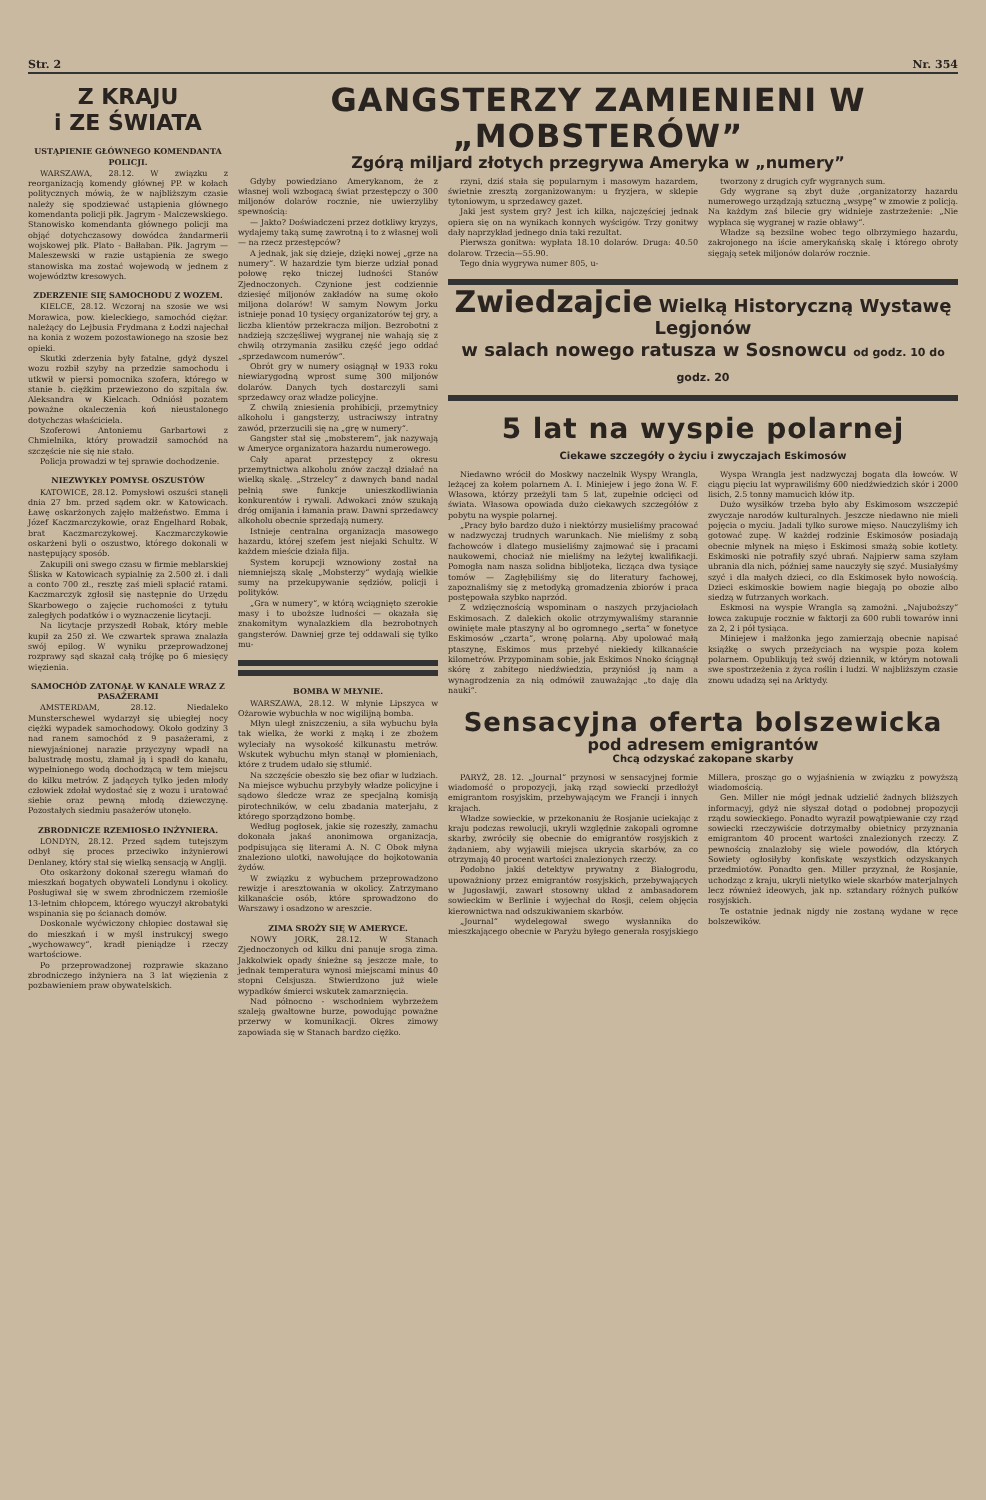Str. 2 Nr. 354
Z KRAJU
i ZE ŚWIATA
USTĄPIENIE GŁÓWNEGO KOMENDANTA POLICJI.
WARSZAWA, 28.12. W związku z reorganizacją komendy głównej PP. w kołach politycznych mówią, że w najbliższym czasie należy się spodziewać ustąpienia głównego komendanta policji płk. Jagrym - Malczewskiego. Stanowisko komendanta głównego policji ma objąć dotychczasowy dowódca żandarmerii wojskowej płk. Plato - Bałłaban. Płk. Jagrym — Maleszewski w razie ustąpienia ze swego stanowiska ma zostać wojewodą w jednem z województw kresowych.
ZDERZENIE SIĘ SAMOCHODU Z WOZEM.
KIELCE, 28.12. Wczoraj na szosie we wsi Morawica, pow. kieleckiego, samochód ciężar. należący do Lejbusia Frydmana z Łodzi najechał na konia z wozem pozostawionego na szosie bez opieki.
Skutki zderzenia były fatalne, gdyż dyszel wozu rozbił szyby na przedzie samochodu i utkwił w piersi pomocnika szofera, którego w stanie b. ciężkim przewiezono do szpitala św. Aleksandra w Kielcach. Odniósł pozatem poważne okaleczenia koń nieustalonego dotychczas właściciela.
Szoferowi Antoniemu Garbartowi z Chmielnika, który prowadził samochód na szczęście nie się nie stało.
Policja prowadzi w tej sprawie dochodzenie.
NIEZWYKŁY POMYSŁ OSZUSTÓW
KATOWICE, 28.12. Pomysłowi oszuści stanęli dnia 27 bm. przed sądem okr. w Katowicach. Ławę oskarżonych zajęło małżeństwo. Emma i Józef Kaczmarczykowie, oraz Engelhard Robak, brat Kaczmarczykowej. Kaczmarczykowie oskarżeni byli o oszustwo, którego dokonali w następujący sposób.
Zakupili oni swego czasu w firmie meblarskiej Śliska w Katowicach sypialnię za 2.500 zł. i dali a conto 700 zł., resztę zaś mieli spłacić ratami. Kaczmarczyk zgłosił się następnie do Urzędu Skarbowego o zajęcie ruchomości z tytułu zaległych podatków i o wyznaczenie licytacji.
Na licytacje przyszedł Robak, który meble kupił za 250 zł. We czwartek sprawa znalazła swój epilog. W wyniku przeprowadzonej rozprawy sąd skazał całą trójkę po 6 miesięcy więzienia.
SAMOCHÓD ZATONĄŁ W KANALE WRAZ Z PASAŻERAMI
AMSTERDAM, 28.12. Niedaleko Munsterschewel wydarzył się ubiegłej nocy ciężki wypadek samochodowy. Około godziny 3 nad ranem samochód z 9 pasażerami, z niewyjaśnionej narazie przyczyny wpadł na balustradę mostu, złamał ją i spadł do kanału, wypełnionego wodą dochodzącą w tem miejscu do kilku metrów. Z jadących tylko jeden młody człowiek zdołał wydostać się z wozu i uratować siebie oraz pewną młodą dziewczynę. Pozostałych siedmiu pasażerów utonęło.
ZBRODNICZE RZEMIOSŁO INŻYNIERA.
LONDYN, 28.12. Przed sądem tutejszym odbył się proces przeciwko inżynierowi Denlaney, który stał się wielką sensacją w Anglji.
Oto oskarżony dokonał szeregu włamań do mieszkań bogatych obywateli Londynu i okolicy. Posługiwał się w swem zbrodniczem rzemiośle 13-letnim chłopcem, którego wyuczył akrobatyki wspinania się po ścianach domów.
Doskonale wyćwiczony chłopiec dostawał się do mieszkań i w myśl instrukcyj swego „wychowawcy“, kradł pieniądze i rzeczy wartościowe.
Po przeprowadzonej rozprawie skazano zbrodniczego inżyniera na 3 lat więzienia z pozbawieniem praw obywatelskich.
GANGSTERZY ZAMIENIENI W „MOBSTERÓW”
Zgórą miljard złotych przegrywa Ameryka w „numery”
Gdyby powiedziano Amerykanom, że z własnej woli wzbogacą świat przestępczy o 300 miljonów dolarów rocznie, nie uwierzyliby spewnością:
— Jakto? Doświadczeni przez dotkliwy kryzys, wydajemy taką sumę zawrotną i to z własnej woli — na rzecz przestępców?
A jednak, jak się dzieje, dzięki nowej „grze na numery“. W hazardzie tym bierze udział ponad połowę ręko tniczej ludności Stanów Zjednoczonych. Czynione jest codziennie dziesięć miljonów zakładów na sumę około miljona dolarów! W samym Nowym Jorku istnieje ponad 10 tysięcy organizatorów tej gry, a liczba klientów przekracza miljon. Bezrobotni z nadzieją szczęśliwej wygranej nie wahają się z chwilą otrzymania zasiłku część jego oddać „sprzedawcom numerów“.
Obrót gry w numery osiągnął w 1933 roku niewiarygodną wprost sumę 300 miljonów dolarów. Danych tych dostarczyli sami sprzedawcy oraz władze policyjne.
Z chwilą zniesienia prohibicji, przemytnicy alkoholu i gangsterzy, ustraciwszy intratny zawód, przerzucili się na „grę w numery“.
Gangster stał się „mobsterem“, jak nazywają w Ameryce organizatora hazardu numerowego.
Cały aparat przestępcy z okresu przemytnictwa alkoholu znów zaczął działać na wielką skalę. „Strzelcy“ z dawnych band nadal pełnią swe funkcje unieszkodliwiania konkurentów i rywali. Adwokaci znów szukają dróg omijania i łamania praw. Dawni sprzedawcy alkoholu obecnie sprzedają numery.
Istnieje centralna organizacja masowego hazardu, której szefem jest niejaki Schultz. W każdem mieście działa filja.
System korupcji wznowiony został na niemniejszą skalę „Mobsterzy“ wydają wielkie sumy na przekupywanie sędziów, policji i polityków.
„Gra w numery“, w którą wciągnięto szerokie masy i to uboższe ludności — okazała się znakomitym wynalazkiem dla bezrobotnych gangsterów. Dawniej grze tej oddawali się tylko mu-
BOMBA W MŁYNIE.
WARSZAWA, 28.12. W młynie Lipszyca w Ożarowie wybuchła w noc wigilijną bomba.
Młyn uległ zniszczeniu, a siła wybuchu była tak wielka, że worki z mąką i ze zbożem wyleciały na wysokość kilkunastu metrów. Wskutek wybuchu młyn stanął w płomieniach, które z trudem udało się stłumić.
Na szczęście obeszło się bez ofiar w ludziach. Na miejsce wybuchu przybyły władze policyjne i sądowo śledcze wraz ze specjalną komisją pirotechników, w celu zbadania materjału, z którego sporządzono bombę.
Według pogłosek, jakie się rozeszły, zamachu dokonała jakaś anonimowa organizacja, podpisująca się literami A. N. C Obok młyna znaleziono ulotki, nawołujące do bojkotowania żydów.
W związku z wybuchem przeprowadzono rewizje i aresztowania w okolicy. Zatrzymano kilkanaście osób, które sprowadzono do Warszawy i osadzono w areszcie.
ZIMA SROŻY SIĘ W AMERYCE.
NOWY JORK, 28.12. W Stanach Zjednoczonych od kilku dni panuje sroga zima. Jakkolwiek opady śnieżne są jeszcze małe, to jednak temperatura wynosi miejscami minus 40 stopni Celsjusza. Stwierdzono już wiele wypadków śmierci wskutek zamarznięcia.
Nad północno - wschodniem wybrzeżem szaleją gwałtowne burze, powodując poważne przerwy w komunikacji. Okres zimowy zapowiada się w Stanach bardzo ciężko.
rzyni, dziś stała się popularnym i masowym hazardem, świetnie zresztą zorganizowanym: u fryzjera, w sklepie tytoniowym, u sprzedawcy gazet.
Jaki jest system gry? Jest ich kilka, najczęściej jednak opiera się on na wynikach konnych wyścigów. Trzy gonitwy dały naprzykład jednego dnia taki rezultat.
Pierwsza gonitwa: wypłata 18.10 dolarów. Druga: 40.50 dolarow. Trzecia—55.90.
Tego dnia wygrywa numer 805, u-
tworzony z drugich cyfr wygranych sum.
Gdy wygrane są zbyt duże ,organizatorzy hazardu numerowego urządzają sztuczną „wsypę“ w zmowie z policją. Na każdym zaś bilecie gry widnieje zastrzeżenie: „Nie wypłaca się wygranej w razie obławy“.
Władze są bezsilne wobec tego olbrzymiego hazardu, zakrojonego na iście amerykańską skalę i którego obroty sięgają setek miljonów dolarów rocznie.
Zwiedzajcie Wielką Historyczną Wystawę Legjonów
w salach nowego ratusza w Sosnowcu od godz. 10 do godz. 20
5 lat na wyspie polarnej
Ciekawe szczegóły o życiu i zwyczajach Eskimosów
Niedawno wrócił do Moskwy naczelnik Wyspy Wrangla, leżącej za kołem polarnem A. I. Miniejew i jego żona W. F. Własowa, którzy przeżyli tam 5 lat, zupełnie odcięci od świata. Własowa opowiada dużo ciekawych szczegółów z pobytu na wyspie polarnej.
„Pracy było bardzo dużo i niektórzy musieliśmy pracować w nadzwyczaj trudnych warunkach. Nie mieliśmy z sobą fachowców i dlatego musieliśmy zajmować się i pracami naukowemi, chociaż nie mieliśmy na leżytej kwalifikacji. Pomogła nam nasza solidna bibljoteka, licząca dwa tysiące tomów — Zagłębiliśmy się do literatury fachowej, zapoznaliśmy się z metodyką gromadzenia zbiorów i praca postępowała szybko naprzód.
Z wdzięcznością wspominam o naszych przyjaciołach Eskimosach. Z dalekich okolic otrzymywaliśmy starannie owinięte małe ptaszyny al bo ogromnego „serta“ w fonetyce Eskimosów „czarta“, wronę polarną. Aby upolować małą ptaszynę, Eskimos mus przebyć niekiedy kilkanaście kilometrów. Przypominam sobie, jak Eskimos Nnoko ściągnął skórę z zabitego niedźwiedzia, przyniósł ją nam a wynagrodzenia za nią odmówił zauważając „to daję dla nauki“.
Wyspa Wrangla jest nadzwyczaj bogata dla łowców. W ciągu pięciu lat wyprawiliśmy 600 niedźwiedzich skór i 2000 lisich, 2.5 tonny mamucich kłów itp.
Dużo wysiłków trzeba było aby Eskimosom wszczepić zwyczaje narodów kulturalnych. Jeszcze niedawno nie mieli pojęcia o myciu. Jadali tylko surowe mięso. Nauczyliśmy ich gotować zupę. W każdej rodzinie Eskimosów posiadają obecnie młynek na mięso i Eskimosi smażą sobie kotlety. Eskimoski nie potrafiły szyć ubrań. Najpierw sama szyłam ubrania dla nich, później same nauczyły się szyć. Musiałyśmy szyć i dla małych dzieci, co dla Eskimosek było nowością. Dzieci eskimoskie bowiem nagie biegają po obozie albo siedzą w futrzanych workach.
Eskmosi na wyspie Wrangla są zamożni. „Najuboższy“ łowca zakupuje rocznie w faktorji za 600 rubli towarów inni za 2, 2 i pół tysiąca.
Miniejew i małżonka jego zamierzają obecnie napisać książkę o swych przeżyciach na wyspie poza kołem polarnem. Opublikują też swój dziennik, w którym notowali swe spostrzeżenia z życa roślin i ludzi. W najbliższym czasie znowu udadzą sęi na Arktydy.
Sensacyjna oferta bolszewicka
pod adresem emigrantów
Chcą odzyskać zakopane skarby
PARYŻ, 28. 12. „Journal“ przynosi w sensacyjnej formie wiadomość o propozycji, jaką rząd sowiecki przedłożył emigrantom rosyjskim, przebywającym we Francji i innych krajach.
Władze sowieckie, w przekonaniu że Rosjanie uciekając z kraju podczas rewolucji, ukryli względnie zakopali ogromne skarby, zwróciły się obecnie do emigrantów rosyjskich z żądaniem, aby wyjawili miejsca ukrycia skarbów, za co otrzymają 40 procent wartości znalezionych rzeczy.
Podobno jakiś detektyw prywatny z Białogrodu, upoważniony przez emigrantów rosyjskich, przebywających w Jugosławji, zawarł stosowny układ z ambasadorem sowieckim w Berlinie i wyjechał do Rosji, celem objęcia kierownictwa nad odszukiwaniem skarbów.
„Journal“ wydelegował swego wysłannika do mieszkającego obecnie w Paryżu byłego generała rosyjskiego Millera, prosząc go o wyjaśnienia w związku z powyższą wiadomością.
Gen. Miller nie mógł jednak udzielić żadnych bliższych informacyj, gdyż nie słyszał dotąd o podobnej propozycji rządu sowieckiego. Ponadto wyraził powątpiewanie czy rząd sowiecki rzeczywiście dotrzymałby obietnicy przyznania emigrantom 40 procent wartości znalezionych rzeczy. Z pewnością znalazłoby się wiele powodów, dla których Sowiety ogłosiłyby konfiskatę wszystkich odzyskanych przedmiotów. Ponadto gen. Miller przyznał, że Rosjanie, uchodząc z kraju, ukryli nietylko wiele skarbów materjalnych lecz również ideowych, jak np. sztandary różnych pułków rosyjskich.
Te ostatnie jednak nigdy nie zostaną wydane w ręce bolszewików.